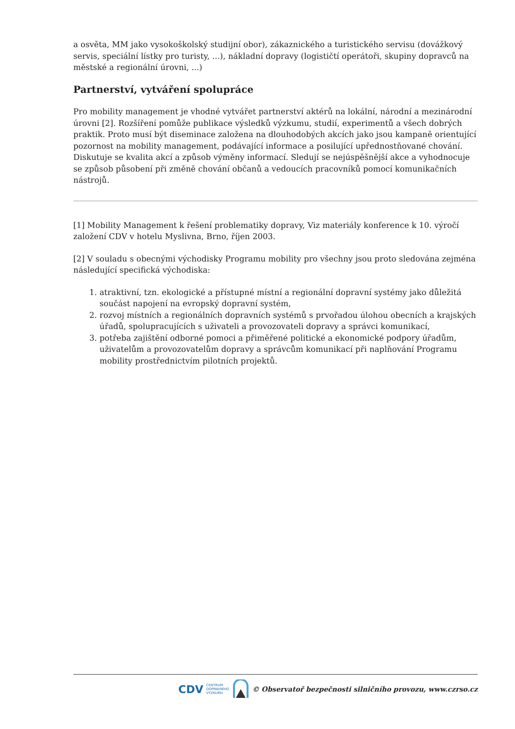a osvěta, MM jako vysokoškolský studijní obor), zákaznického a turistického servisu (dovážkový servis, speciální lístky pro turisty, ...), nákladní dopravy (logističtí operátoři, skupiny dopravců na městské a regionální úrovni, ...)
Partnerství, vytváření spolupráce
Pro mobility management je vhodné vytvářet partnerství aktérů na lokální, národní a mezinárodní úrovni [2]. Rozšíření pomůže publikace výsledků výzkumu, studií, experimentů a všech dobrých praktik. Proto musí být diseminace založena na dlouhodobých akcích jako jsou kampaně orientující pozornost na mobility management, podávající informace a posilující upřednostňované chování. Diskutuje se kvalita akcí a způsob výměny informací. Sledují se nejúspěšnější akce a vyhodnocuje se způsob působení při změně chování občanů a vedoucích pracovníků pomocí komunikačních nástrojů.
[1] Mobility Management k řešení problematiky dopravy, Viz materiály konference k 10. výročí založení CDV v hotelu Myslivna, Brno, říjen 2003.
[2] V souladu s obecnými východisky Programu mobility pro všechny jsou proto sledována zejména následující specifická východiska:
1. atraktivní, tzn. ekologické a přístupné místní a regionální dopravní systémy jako důležitá součást napojení na evropský dopravní systém,
2. rozvoj místních a regionálních dopravních systémů s prvořadou úlohou obecních a krajských úřadů, spolupracujících s uživateli a provozovateli dopravy a správci komunikací,
3. potřeba zajištění odborné pomoci a přiměřené politické a ekonomické podpory úřadům, uživatelům a provozovatelům dopravy a správcům komunikací při naplňování Programu mobility prostřednictvím pilotních projektů.
CDV CENTRUM
DOPRAVNÍHO
VÝZKUMU © Observatoř bezpečnosti silničního provozu, www.czrso.cz